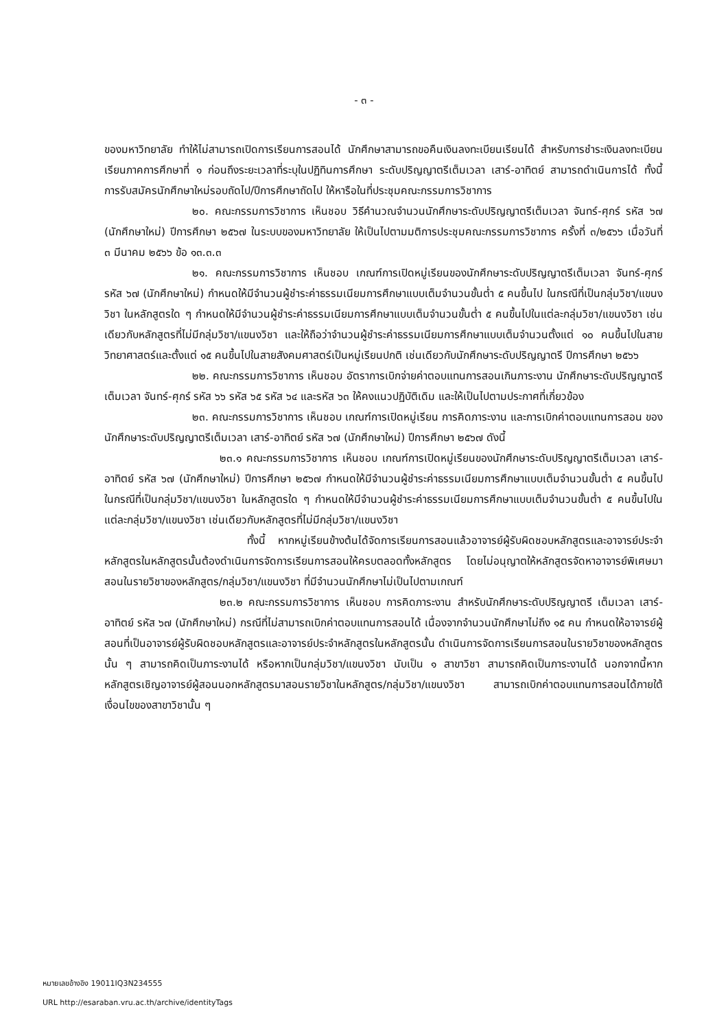- ๓ -
ของมหาวิทยาลัย ทำให้ไม่สามารถเปิดการเรียนการสอนได้ นักศึกษาสามารถขอคืนเงินลงทะเบียนเรียนได้ สำหรับการชำระเงินลงทะเบียนเรียนภาคการศึกษาที่ ๑ ก่อนถึงระยะเวลาที่ระบุในปฏิทินการศึกษา ระดับปริญญาตรีเต็มเวลา เสาร์-อาทิตย์ สามารถดำเนินการได้ ทั้งนี้ การรับสมัครนักศึกษาใหม่รอบถัดไป/ปีการศึกษาถัดไป ให้หารือในที่ประชุมคณะกรรมการวิชาการ
๒๐. คณะกรรมการวิชาการ เห็นชอบ วิธีคำนวณจำนวนนักศึกษาระดับปริญญาตรีเต็มเวลา จันทร์-ศุกร์ รหัส ๖๗ (นักศึกษาใหม่) ปีการศึกษา ๒๕๖๗ ในระบบของมหาวิทยาลัย ให้เป็นไปตามมติการประชุมคณะกรรมการวิชาการ ครั้งที่ ๓/๒๕๖๖ เมื่อวันที่ ๓ มีนาคม ๒๕๖๖ ข้อ ๑๓.๓.๓
๒๑. คณะกรรมการวิชาการ เห็นชอบ เกณฑ์การเปิดหมู่เรียนของนักศึกษาระดับปริญญาตรีเต็มเวลา จันทร์-ศุกร์ รหัส ๖๗ (นักศึกษาใหม่) กำหนดให้มีจำนวนผู้ชำระค่าธรรมเนียมการศึกษาแบบเต็มจำนวนขั้นต่ำ ๕ คนขึ้นไป ในกรณีที่เป็นกลุ่มวิชา/แขนงวิชา ในหลักสูตรใด ๆ กำหนดให้มีจำนวนผู้ชำระค่าธรรมเนียมการศึกษาแบบเต็มจำนวนขั้นต่ำ ๕ คนขึ้นไปในแต่ละกลุ่มวิชา/แขนงวิชา เช่นเดียวกับหลักสูตรที่ไม่มีกลุ่มวิชา/แขนงวิชา และให้ถือว่าจำนวนผู้ชำระค่าธรรมเนียมการศึกษาแบบเต็มจำนวนตั้งแต่ ๑๐ คนขึ้นไปในสายวิทยาศาสตร์และตั้งแต่ ๑๕ คนขึ้นไปในสายสังคมศาสตร์เป็นหมู่เรียนปกติ เช่นเดียวกับนักศึกษาระดับปริญญาตรี ปีการศึกษา ๒๕๖๖
๒๒. คณะกรรมการวิชาการ เห็นชอบ อัตราการเบิกจ่ายค่าตอบแทนการสอนเกินภาระงาน นักศึกษาระดับปริญญาตรีเต็มเวลา จันทร์-ศุกร์ รหัส ๖๖ รหัส ๖๕ รหัส ๖๔ และรหัส ๖๓ ให้คงแนวปฏิบัติเดิม และให้เป็นไปตามประกาศที่เกี่ยวข้อง
๒๓. คณะกรรมการวิชาการ เห็นชอบ เกณฑ์การเปิดหมู่เรียน การคิดภาระงาน และการเบิกค่าตอบแทนการสอน ของนักศึกษาระดับปริญญาตรีเต็มเวลา เสาร์-อาทิตย์ รหัส ๖๗ (นักศึกษาใหม่) ปีการศึกษา ๒๕๖๗ ดังนี้
๒๓.๑ คณะกรรมการวิชาการ เห็นชอบ เกณฑ์การเปิดหมู่เรียนของนักศึกษาระดับปริญญาตรีเต็มเวลา เสาร์-อาทิตย์ รหัส ๖๗ (นักศึกษาใหม่) ปีการศึกษา ๒๕๖๗ กำหนดให้มีจำนวนผู้ชำระค่าธรรมเนียมการศึกษาแบบเต็มจำนวนขั้นต่ำ ๕ คนขึ้นไป ในกรณีที่เป็นกลุ่มวิชา/แขนงวิชา ในหลักสูตรใด ๆ กำหนดให้มีจำนวนผู้ชำระค่าธรรมเนียมการศึกษาแบบเต็มจำนวนขั้นต่ำ ๕ คนขึ้นไปในแต่ละกลุ่มวิชา/แขนงวิชา เช่นเดียวกับหลักสูตรที่ไม่มีกลุ่มวิชา/แขนงวิชา
ทั้งนี้ หากหมู่เรียนข้างต้นได้จัดการเรียนการสอนแล้วอาจารย์ผู้รับผิดชอบหลักสูตรและอาจารย์ประจำหลักสูตรในหลักสูตรนั้นต้องดำเนินการจัดการเรียนการสอนให้ครบตลอดทั้งหลักสูตร โดยไม่อนุญาตให้หลักสูตรจัดหาอาจารย์พิเศษมาสอนในรายวิชาของหลักสูตร/กลุ่มวิชา/แขนงวิชา ที่มีจำนวนนักศึกษาไม่เป็นไปตามเกณฑ์
๒๓.๒ คณะกรรมการวิชาการ เห็นชอบ การคิดภาระงาน สำหรับนักศึกษาระดับปริญญาตรี เต็มเวลา เสาร์-อาทิตย์ รหัส ๖๗ (นักศึกษาใหม่) กรณีที่ไม่สามารถเบิกค่าตอบแทนการสอนได้ เนื่องจากจำนวนนักศึกษาไม่ถึง ๑๕ คน กำหนดให้อาจารย์ผู้สอนที่เป็นอาจารย์ผู้รับผิดชอบหลักสูตรและอาจารย์ประจำหลักสูตรในหลักสูตรนั้น ดำเนินการจัดการเรียนการสอนในรายวิชาของหลักสูตรนั้น ๆ สามารถคิดเป็นภาระงานได้ หรือหากเป็นกลุ่มวิชา/แขนงวิชา นับเป็น ๑ สาขาวิชา สามารถคิดเป็นภาระงานได้ นอกจากนี้หากหลักสูตรเชิญอาจารย์ผู้สอนนอกหลักสูตรมาสอนรายวิชาในหลักสูตร/กลุ่มวิชา/แขนงวิชา สามารถเบิกค่าตอบแทนการสอนได้ภายใต้เงื่อนไขของสาขาวิชานั้น ๆ
หมายเลขอ้างอิง 19011IQ3N234555
URL http://esaraban.vru.ac.th/archive/identityTags